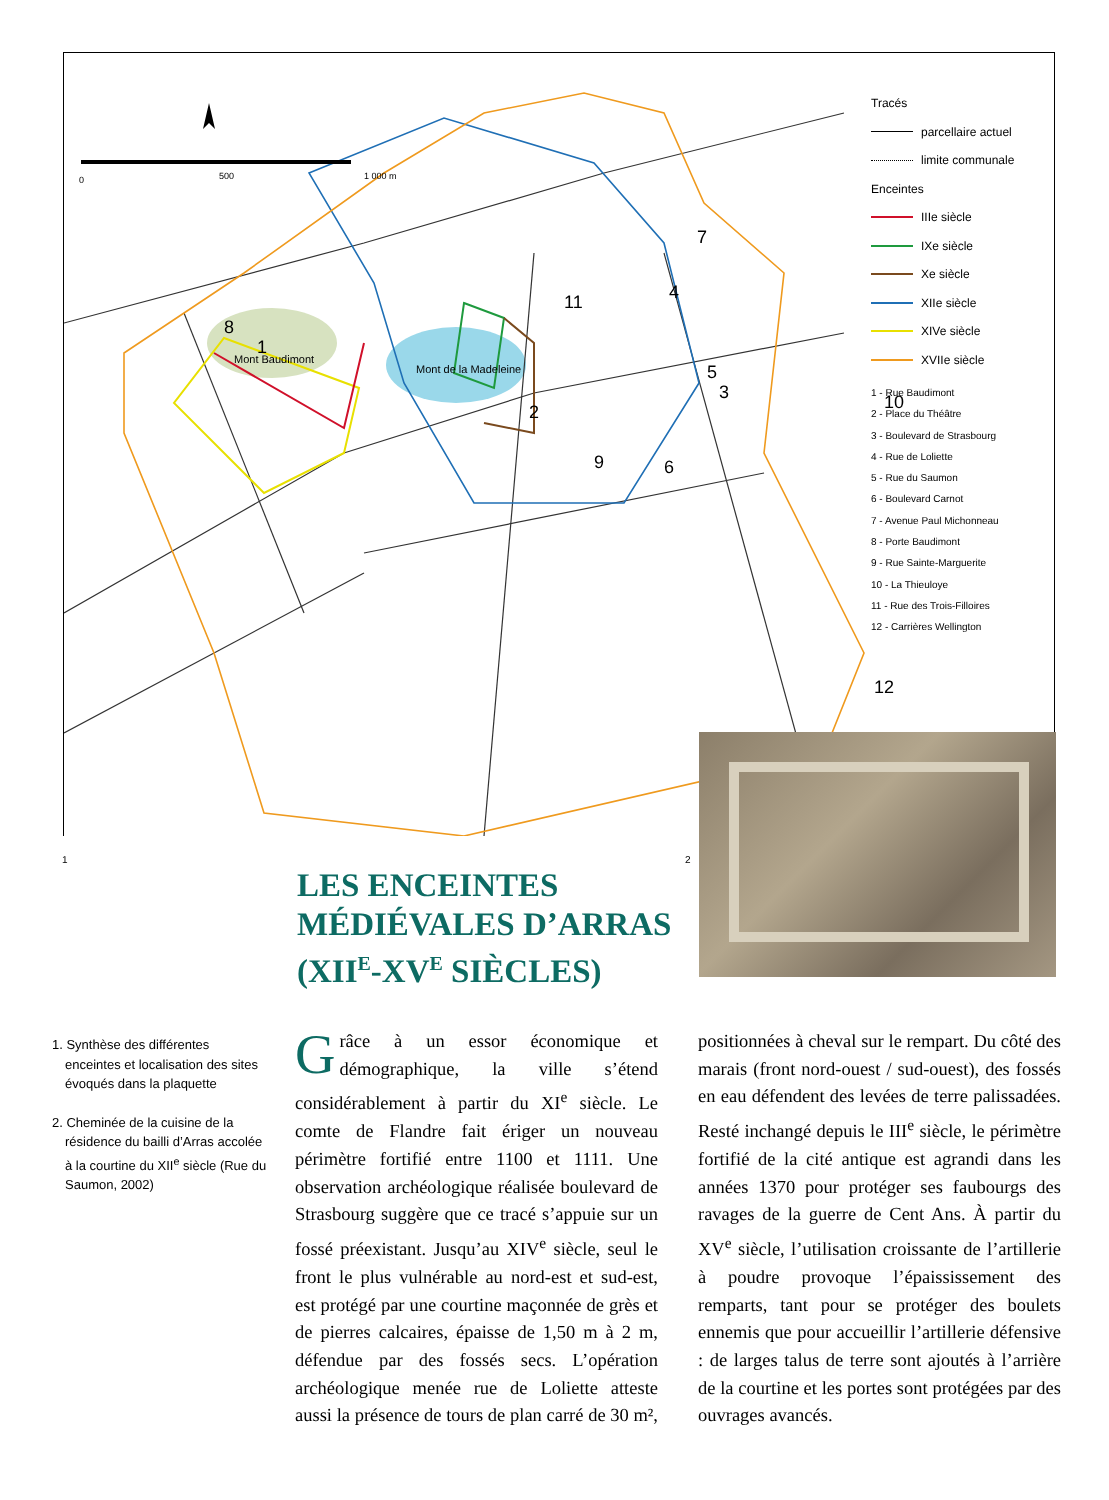0
500
1 000 m
7
4
11
8
1
5
3
2
10
9
6
12
Mont Baudimont
Mont de la Madeleine
Tracés
parcellaire actuel
limite communale
Enceintes
IIIe siècle
IXe siècle
Xe siècle
XIIe siècle
XIVe siècle
XVIIe siècle
1 - Rue Baudimont
2 - Place du Théâtre
3 - Boulevard de Strasbourg
4 - Rue de Loliette
5 - Rue du Saumon
6 - Boulevard Carnot
7 - Avenue Paul Michonneau
8 - Porte Baudimont
9 - Rue Sainte-Marguerite
10 - La Thieuloye
11 - Rue des Trois-Filloires
12 - Carrières Wellington
1 2
LES ENCEINTES
MÉDIÉVALES D’ARRAS
(XII<sup>E</sup>-XV<sup>E</sup> SIÈCLES)
1. Synthèse des différentes enceintes et localisation des sites évoqués dans la plaquette
2. Cheminée de la cuisine de la résidence du bailli d’Arras accolée à la courtine du XII<sup>e</sup> siècle (Rue du Saumon, 2002)
Grâce à un essor économique et démographique, la ville s’étend considérablement à partir du XI<sup>e</sup> siècle. Le comte de Flandre fait ériger un nouveau périmètre fortifié entre 1100 et 1111. Une observation archéologique réalisée boulevard de Strasbourg suggère que ce tracé s’appuie sur un fossé préexistant. Jusqu’au XIV<sup>e</sup> siècle, seul le front le plus vulnérable au nord-est et sud-est, est protégé par une courtine maçonnée de grès et de pierres calcaires, épaisse de 1,50 m à 2 m, défendue par des fossés secs. L’opération archéologique menée rue de Loliette atteste aussi la présence de tours de plan carré de 30 m², positionnées à cheval sur le rempart. Du côté des marais (front nord-ouest / sud-ouest), des fossés en eau défendent des levées de terre palissadées. Resté inchangé depuis le III<sup>e</sup> siècle, le périmètre fortifié de la cité antique est agrandi dans les années 1370 pour protéger ses faubourgs des ravages de la guerre de Cent Ans. À partir du XV<sup>e</sup> siècle, l’utilisation croissante de l’artillerie à poudre provoque l’épaississement des remparts, tant pour se protéger des boulets ennemis que pour accueillir l’artillerie défensive : de larges talus de terre sont ajoutés à l’arrière de la courtine et les portes sont protégées par des ouvrages avancés.